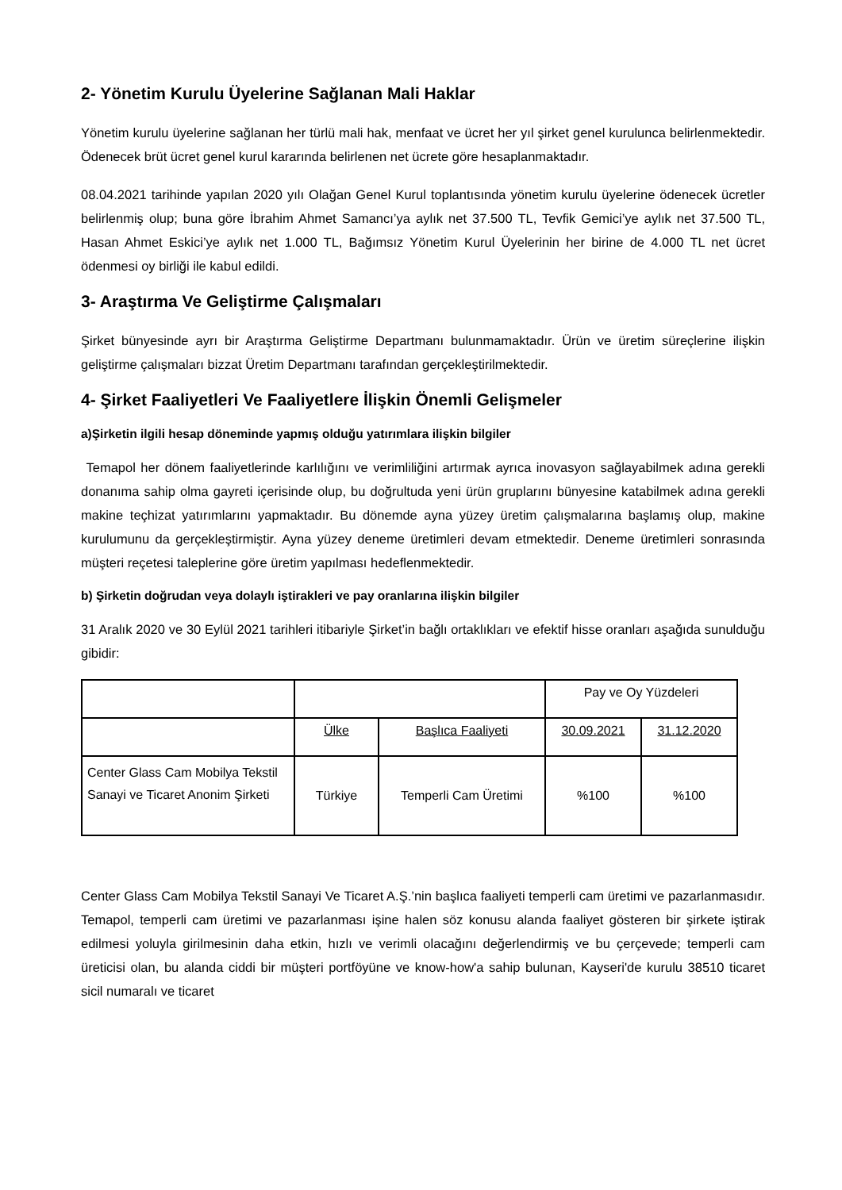2- Yönetim Kurulu Üyelerine Sağlanan Mali Haklar
Yönetim kurulu üyelerine sağlanan her türlü mali hak, menfaat ve ücret her yıl şirket genel kurulunca belirlenmektedir. Ödenecek brüt ücret genel kurul kararında belirlenen net ücrete göre hesaplanmaktadır.
08.04.2021 tarihinde yapılan 2020 yılı Olağan Genel Kurul toplantısında yönetim kurulu üyelerine ödenecek ücretler belirlenmiş olup; buna göre İbrahim Ahmet Samancı’ya aylık net 37.500 TL, Tevfik Gemici’ye aylık net 37.500 TL, Hasan Ahmet Eskici’ye aylık net 1.000 TL, Bağımsız Yönetim Kurul Üyelerinin her birine de 4.000 TL net ücret ödenmesi oy birliği ile kabul edildi.
3- Araştırma Ve Geliştirme Çalışmaları
Şirket bünyesinde ayrı bir Araştırma Geliştirme Departmanı bulunmamaktadır. Ürün ve üretim süreçlerine ilişkin geliştirme çalışmaları bizzat Üretim Departmanı tarafından gerçekleştirilmektedir.
4- Şirket Faaliyetleri Ve Faaliyetlere İlişkin Önemli Gelişmeler
a)Şirketin ilgili hesap döneminde yapmış olduğu yatırımlara ilişkin bilgiler
Temapol her dönem faaliyetlerinde karlılığını ve verimliliğini artırmak ayrıca inovasyon sağlayabilmek adına gerekli donanıma sahip olma gayreti içerisinde olup, bu doğrultuda yeni ürün gruplarını bünyesine katabilmek adına gerekli makine teçhizat yatırımlarını yapmaktadır. Bu dönemde ayna yüzey üretim çalışmalarına başlamış olup, makine kurulumunu da gerçekleştirmiştir. Ayna yüzey deneme üretimleri devam etmektedir. Deneme üretimleri sonrasında müşteri reçetesi taleplerine göre üretim yapılması hedeflenmektedir.
b) Şirketin doğrudan veya dolaylı iştirakleri ve pay oranlarına ilişkin bilgiler
31 Aralık 2020 ve 30 Eylül 2021 tarihleri itibariyle Şirket’in bağlı ortaklıkları ve efektif hisse oranları aşağıda sunulduğu gibidir:
| | | | Pay ve Oy Yüzdeleri | |
| | Ülke | Başlıca Faaliyeti | 30.09.2021 | 31.12.2020 |
| Center Glass Cam Mobilya Tekstil Sanayi ve Ticaret Anonim Şirketi | Türkiye | Temperli Cam Üretimi | %100 | %100 |
Center Glass Cam Mobilya Tekstil Sanayi Ve Ticaret A.Ş.’nin başlıca faaliyeti temperli cam üretimi ve pazarlanmasıdır. Temapol, temperli cam üretimi ve pazarlanması işine halen söz konusu alanda faaliyet gösteren bir şirkete iştirak edilmesi yoluyla girilmesinin daha etkin, hızlı ve verimli olacağını değerlendirmiş ve bu çerçevede; temperli cam üreticisi olan, bu alanda ciddi bir müşteri portföyüne ve know-how'a sahip bulunan, Kayseri'de kurulu 38510 ticaret sicil numaralı ve ticaret